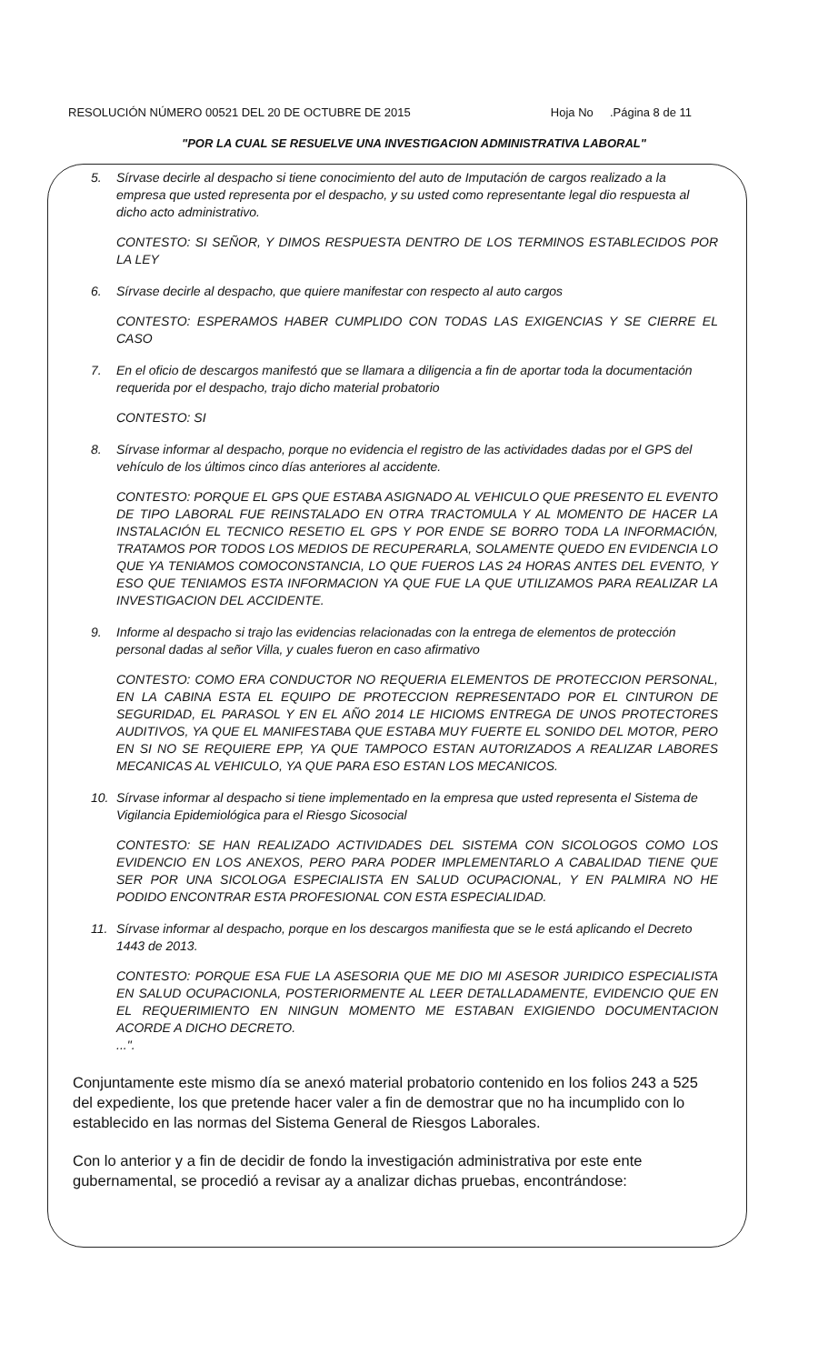RESOLUCIÓN NÚMERO 00521 DEL 20 DE OCTUBRE DE 2015 Hoja No .Página 8 de 11
"POR LA CUAL SE RESUELVE UNA INVESTIGACION ADMINISTRATIVA LABORAL"
5. Sírvase decirle al despacho si tiene conocimiento del auto de Imputación de cargos realizado a la empresa que usted representa por el despacho, y su usted como representante legal dio respuesta al dicho acto administrativo.
CONTESTO: SI SEÑOR, Y DIMOS RESPUESTA DENTRO DE LOS TERMINOS ESTABLECIDOS POR LA LEY
6. Sírvase decirle al despacho, que quiere manifestar con respecto al auto cargos
CONTESTO: ESPERAMOS HABER CUMPLIDO CON TODAS LAS EXIGENCIAS Y SE CIERRE EL CASO
7. En el oficio de descargos manifestó que se llamara a diligencia a fin de aportar toda la documentación requerida por el despacho, trajo dicho material probatorio
CONTESTO: SI
8. Sírvase informar al despacho, porque no evidencia el registro de las actividades dadas por el GPS del vehículo de los últimos cinco días anteriores al accidente.
CONTESTO: PORQUE EL GPS QUE ESTABA ASIGNADO AL VEHICULO QUE PRESENTO EL EVENTO DE TIPO LABORAL FUE REINSTALADO EN OTRA TRACTOMULA Y AL MOMENTO DE HACER LA INSTALACIÓN EL TECNICO RESETIO EL GPS Y POR ENDE SE BORRO TODA LA INFORMACIÓN, TRATAMOS POR TODOS LOS MEDIOS DE RECUPERARLA, SOLAMENTE QUEDO EN EVIDENCIA LO QUE YA TENIAMOS COMOCONSTANCIA, LO QUE FUEROS LAS 24 HORAS ANTES DEL EVENTO, Y ESO QUE TENIAMOS ESTA INFORMACION YA QUE FUE LA QUE UTILIZAMOS PARA REALIZAR LA INVESTIGACION DEL ACCIDENTE.
9. Informe al despacho si trajo las evidencias relacionadas con la entrega de elementos de protección personal dadas al señor Villa, y cuales fueron en caso afirmativo
CONTESTO: COMO ERA CONDUCTOR NO REQUERIA ELEMENTOS DE PROTECCION PERSONAL, EN LA CABINA ESTA EL EQUIPO DE PROTECCION REPRESENTADO POR EL CINTURON DE SEGURIDAD, EL PARASOL Y EN EL AÑO 2014 LE HICIOMS ENTREGA DE UNOS PROTECTORES AUDITIVOS, YA QUE EL MANIFESTABA QUE ESTABA MUY FUERTE EL SONIDO DEL MOTOR, PERO EN SI NO SE REQUIERE EPP, YA QUE TAMPOCO ESTAN AUTORIZADOS A REALIZAR LABORES MECANICAS AL VEHICULO, YA QUE PARA ESO ESTAN LOS MECANICOS.
10. Sírvase informar al despacho si tiene implementado en la empresa que usted representa el Sistema de Vigilancia Epidemiológica para el Riesgo Sicosocial
CONTESTO: SE HAN REALIZADO ACTIVIDADES DEL SISTEMA CON SICOLOGOS COMO LOS EVIDENCIO EN LOS ANEXOS, PERO PARA PODER IMPLEMENTARLO A CABALIDAD TIENE QUE SER POR UNA SICOLOGA ESPECIALISTA EN SALUD OCUPACIONAL, Y EN PALMIRA NO HE PODIDO ENCONTRAR ESTA PROFESIONAL CON ESTA ESPECIALIDAD.
11. Sírvase informar al despacho, porque en los descargos manifiesta que se le está aplicando el Decreto 1443 de 2013.
CONTESTO: PORQUE ESA FUE LA ASESORIA QUE ME DIO MI ASESOR JURIDICO ESPECIALISTA EN SALUD OCUPACIONLA, POSTERIORMENTE AL LEER DETALLADAMENTE, EVIDENCIO QUE EN EL REQUERIMIENTO EN NINGUN MOMENTO ME ESTABAN EXIGIENDO DOCUMENTACION ACORDE A DICHO DECRETO.
...".
Conjuntamente este mismo día se anexó material probatorio contenido en los folios 243 a 525 del expediente, los que pretende hacer valer a fin de demostrar que no ha incumplido con lo establecido en las normas del Sistema General de Riesgos Laborales.
Con lo anterior y a fin de decidir de fondo la investigación administrativa por este ente gubernamental, se procedió a revisar ay a analizar dichas pruebas, encontrándose: